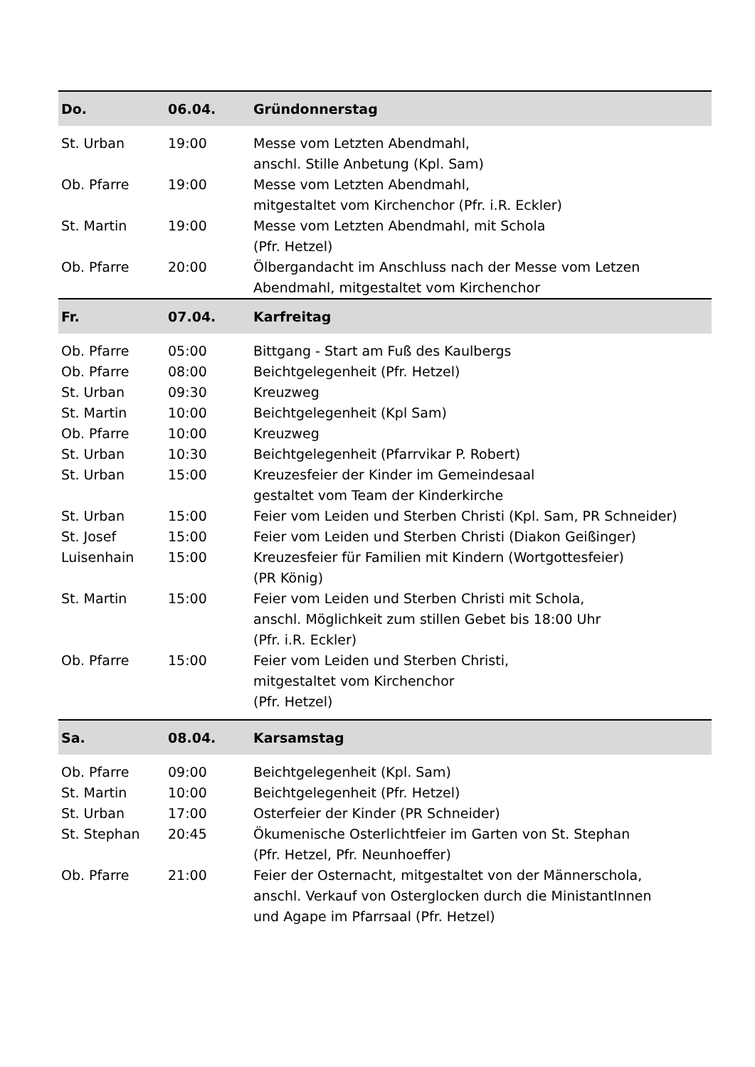| Do. | 06.04. | Gründonnerstag |
| --- | --- | --- |
| St. Urban | 19:00 | Messe vom Letzten Abendmahl, anschl. Stille Anbetung (Kpl. Sam) |
| Ob. Pfarre | 19:00 | Messe vom Letzten Abendmahl, mitgestaltet vom Kirchenchor (Pfr. i.R. Eckler) |
| St. Martin | 19:00 | Messe vom Letzten Abendmahl, mit Schola (Pfr. Hetzel) |
| Ob. Pfarre | 20:00 | Ölbergandacht im Anschluss nach der Messe vom Letzen Abendmahl, mitgestaltet vom Kirchenchor |
| Fr. | 07.04. | Karfreitag |
| Ob. Pfarre | 05:00 | Bittgang - Start am Fuß des Kaulbergs |
| Ob. Pfarre | 08:00 | Beichtgelegenheit (Pfr. Hetzel) |
| St. Urban | 09:30 | Kreuzweg |
| St. Martin | 10:00 | Beichtgelegenheit (Kpl Sam) |
| Ob. Pfarre | 10:00 | Kreuzweg |
| St. Urban | 10:30 | Beichtgelegenheit (Pfarrvikar P. Robert) |
| St. Urban | 15:00 | Kreuzesfeier der Kinder im Gemeindesaal gestaltet vom Team der Kinderkirche |
| St. Urban | 15:00 | Feier vom Leiden und Sterben Christi (Kpl. Sam, PR Schneider) |
| St. Josef | 15:00 | Feier vom Leiden und Sterben Christi (Diakon Geißinger) |
| Luisenhain | 15:00 | Kreuzesfeier für Familien mit Kindern (Wortgottesfeier) (PR König) |
| St. Martin | 15:00 | Feier vom Leiden und Sterben Christi mit Schola, anschl. Möglichkeit zum stillen Gebet bis 18:00 Uhr (Pfr. i.R. Eckler) |
| Ob. Pfarre | 15:00 | Feier vom Leiden und Sterben Christi, mitgestaltet vom Kirchenchor (Pfr. Hetzel) |
| Sa. | 08.04. | Karsamstag |
| Ob. Pfarre | 09:00 | Beichtgelegenheit (Kpl. Sam) |
| St. Martin | 10:00 | Beichtgelegenheit (Pfr. Hetzel) |
| St. Urban | 17:00 | Osterfeier der Kinder (PR Schneider) |
| St. Stephan | 20:45 | Ökumenische Osterlichtfeier im Garten von St. Stephan (Pfr. Hetzel, Pfr. Neunhoeffer) |
| Ob. Pfarre | 21:00 | Feier der Osternacht, mitgestaltet von der Männerschola, anschl. Verkauf von Osterglocken durch die MinistantInnen und Agape im Pfarrsaal (Pfr. Hetzel) |